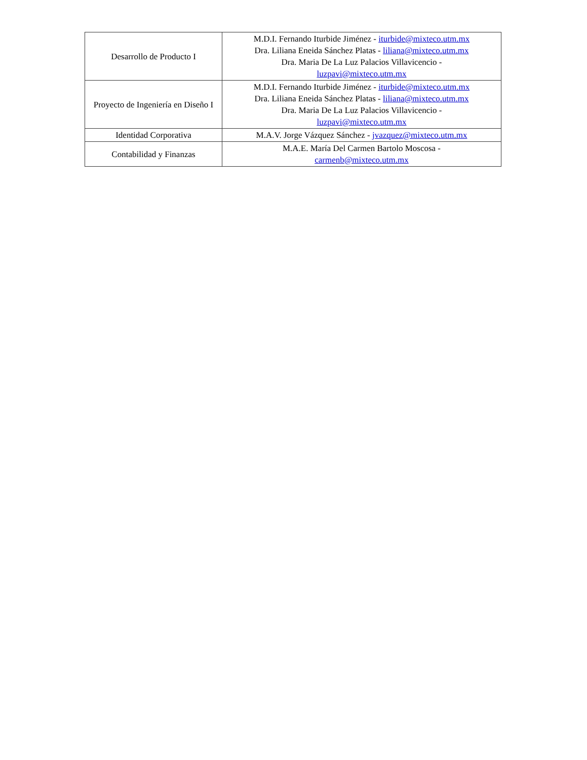| Desarrollo de Producto I | M.D.I. Fernando Iturbide Jiménez - iturbide@mixteco.utm.mx Dra. Liliana Eneida Sánchez Platas - liliana@mixteco.utm.mx Dra. Maria De La Luz Palacios Villavicencio - luzpavi@mixteco.utm.mx |
| Proyecto de Ingeniería en Diseño I | M.D.I. Fernando Iturbide Jiménez - iturbide@mixteco.utm.mx Dra. Liliana Eneida Sánchez Platas - liliana@mixteco.utm.mx Dra. Maria De La Luz Palacios Villavicencio - luzpavi@mixteco.utm.mx |
| Identidad Corporativa | M.A.V. Jorge Vázquez Sánchez - jvazquez@mixteco.utm.mx |
| Contabilidad y Finanzas | M.A.E. María Del Carmen Bartolo Moscosa - carmenb@mixteco.utm.mx |